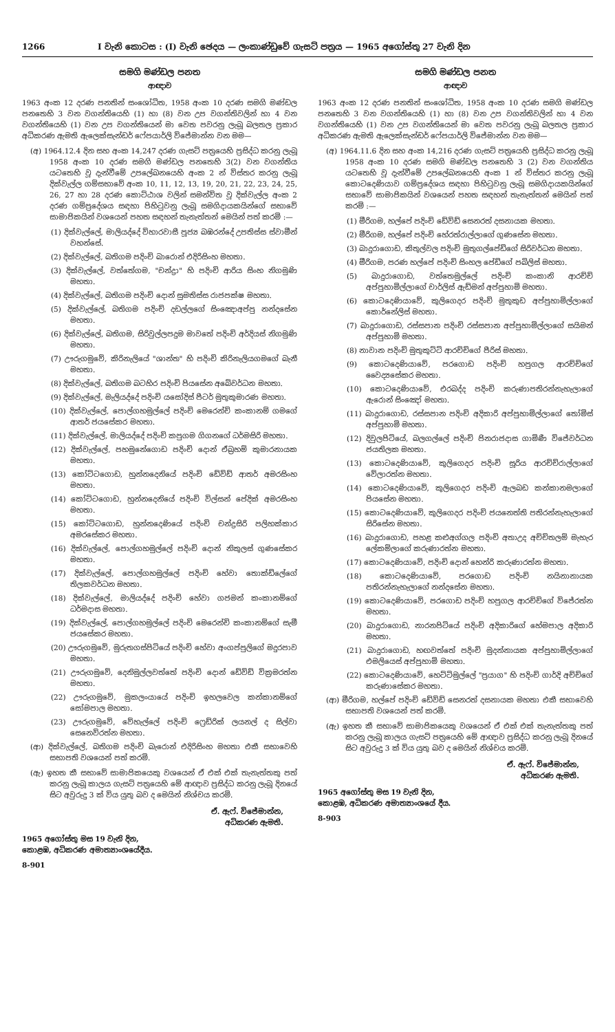1266 I වැනි කොටස : (I) වැනි ඡෙදය — ලංකාණ්ඩුවේ ගැසට් පත්‍රය — 1965 අගෝස්තු 27 වැනි දින
සමගි මණ්ඩල පනත
ආඥාව
1963 අංක 12 දරණ පනතින් සංශෝධිත, 1958 අංක 10 දරණ සමගි මණ්ඩල පනතෙහි 3 වන වගන්තියෙහි (1) හා (8) වන උප වගන්තිවලින් හා 4 වන වගන්තියෙහි (1) වන උප වගන්තියෙන් මා වෙත පවරනු ලැබූ බලතල ප්‍රකාර අධිකරණ ඇමති ඇලෙක්සැන්ඩර් ෆේපයාර්ලි විජේමාන්න වන මම—
(අ) 1964.12.4 දින සහ අංක 14,247 දරණ ගැසට් පත්‍රයෙහි ප්‍රසිද්ධ කරනු ලැබූ 1958 අංක 10 දරණ සමගි මණ්ඩල පනතෙහි 3(2) වන වගන්තිය යටතෙහි වූ දැන්වීමේ උපලේඛනයෙහි අංක 2 න් විස්තර කරනු ලැබූ දික්වැල්ල ගම්සභාවේ අංක 10, 11, 12, 13, 19, 20, 21, 22, 23, 24, 25, 26, 27 හා 28 දරණ කොට්ඨාශ වලින් සමන්විත වූ දික්වැල්ල අංක 2 දරණ ගම්ප්‍රදේශය සඳහා පිහිටුවනු ලැබූ සමගිදායකයින්ගේ සභාවේ සාමාජිකයින් වශයෙන් පහත සඳහන් තැනැත්තන් මෙයින් පත් කරමි :—
(1) දික්වැල්ලේ, මාලියද්දේ විහාරවාසී පූජ්‍ය බඹරන්දේ උපතිස්ස ස්වාමීන් වහන්සේ.
(2) දික්වැල්ලේ, බතිගම පදිංචි බාරොන් එදිරිසිංහ මහතා.
(3) දික්වැල්ලේ, වත්තේගම, "චන්ද්‍රා" හි පදිංචි ආරිය සිංහ නිගමුණි මහතා.
(4) දික්වැල්ලේ, බතිගම පදිංචි දොන් සුමතිස්ස රාජපක්ෂ මහතා.
(5) දික්වැල්ලේ, බතිගම පදිංචි දඩල්ලගේ සිංඤොඅප්පු නන්දසේන මහතා.
(6) දික්වැල්ලේ, බතිගම, සිරිවුල්ලපදුම මාවතේ පදිංචි අර්දියස් නිගමුණි මහතා.
(7) ඌරුගමුවේ, කිරිනැලියේ "ශාන්ත" හි පදිංචි කිරිනැලියගමගේ බැනී මහතා.
(8) දික්වැල්ලේ, බතිගම බටහිර පදිංචි පියසේන අබේවර්ධන මහතා.
(9) දික්වැල්ලේ, මැලියද්දේ පදිංචි යසෝදිස් පීටර් මුතුකුමාරණ මහතා.
(10) දික්වැල්ලේ, පොල්ගහමුල්ලේ පදිංචි මෙරෙන්චි කංකානම් ගමගේ ආතර් ජයසේකර මහතා.
(11) දික්වැල්ලේ, මාලියද්දේ පදිංචි කපුගම ගිගනගේ ධර්මසිරි මහතා.
(12) දික්වැල්ලේ, පහමුනේගොඩ පදිංචි දොන් ඒබ්‍රහම් කුමාරනායක මහතා.
(13) කෝට්ටගොඩ, හුන්නදෙනියේ පදිංචි ඩේවිඩ් ආතර් අමරසිංහ මහතා.
(14) කෝට්ටගොඩ, හුන්නදෙනියේ පදිංචි විල්සන් පේදික් අමරසිංහ මහතා.
(15) කෝට්ටගොඩ, හුන්නදෙණියේ පදිංචි චන්ද්‍රසිරි පලිහක්කාර අමරසේකර මහතා.
(16) දික්වැල්ලේ, පොල්ගහමුල්ලේ පදිංචි දොන් නිකුලස් ගුණසේකර මහතා.
(17) දික්වැල්ලේ, පොල්ගහමුල්ලේ පදිංචි හේවා තොක්ඩිලේගේ තිලකවර්ධන මහතා.
(18) දික්වැල්ලේ, මාලියද්දේ පදිංචි හේවා ගජමන් කංකානම්ගේ ධර්මදාස මහතා.
(19) දික්වැල්ලේ, පොල්ගහමුල්ලේ පදිංචි මෙරෙන්චි කංකානම්ගේ සැමී ජයසේකර මහතා.
(20) ඌරුගමුවේ, මුරුතගස්පිටියේ පදිංචි හේවා අංගප්පුලිගේ මදුරපාව මහතා.
(21) ඌරුගමුවේ, දෙනිමුල්ලවත්තේ පදිංචි දොන් ඩේවිඩ් වික්‍රමරත්න මහතා.
(22) ඌරුගමුවේ, මුකලංයායේ පදිංචි ඉහලවෙල කන්කානම්ගේ සෝමපාල මහතා.
(23) ඌරුගමුවේ, වේහැල්ලේ පදිංචි ෆ්‍රෙඩ්රික් ලයනල් ද සිල්වා සෙනෙවිරත්න මහතා.
(ආ) දික්වැල්ලේ, බතිගම පදිංචි බැරොන් එදිරිසිංහ මහතා එකී සභාවෙහි සභාපති වශයෙන් පත් කරමි.
(ඇ) ඉහත කී සභාවේ සාමාජිකයෙකු වශයෙන් ඒ එක් එක් තැනැත්තකු පත් කරනු ලැබූ කාලය ගැසට් පත්‍රයෙහි මේ ආඥාව ප්‍රසිද්ධ කරනු ලැබූ දිනයේ සිට අවුරුදු 3 ක් විය යුතු බව ද මෙයින් නිශ්චය කරමි.
ඒ. ඇෆ්. විජේමාන්න,
අධිකරණ ඇමති.
1965 අගෝස්තු මස 19 වැනි දින,
කොළඹ, අධිකරණ අමාත්‍යාංශයේදීය.
8-901
සමගි මණ්ඩල පනත
ආඥාව
1963 අංක 12 දරණ පනතින් සංශෝධිත, 1958 අංක 10 දරණ සමගි මණ්ඩල පනතෙහි 3 වන වගන්තියෙහි (1) හා (8) වන උප වගන්තිවලින් හා 4 වන වගන්තියෙහි (1) වන උප වගන්තියෙන් මා වෙත පවරනු ලැබූ බලතල ප්‍රකාර අධිකරණ ඇමති ඇලෙක්සැන්ඩර් ෆේපයාර්ලි විජේමාන්න වන මම—
(අ) 1964.11.6 දින සහ අංක 14,216 දරණ ගැසට් පත්‍රයෙහි ප්‍රසිද්ධ කරනු ලැබූ 1958 අංක 10 දරණ සමගි මණ්ඩල පනතෙහි 3 (2) වන වගන්තිය යටතෙහි වූ දැන්වීමේ උපලේඛනයෙහි අංක 1 න් විස්තර කරනු ලැබූ කොටදෙණියාව ගම්ප්‍රදේශය සඳහා පිහිටුවනු ලැබූ සමගිදායකයින්ගේ සභාවේ සාමාජිකයින් වශයෙන් පහත සඳහන් තැනැත්තන් මෙයින් පත් කරමි :—
(1) මීරිගම, හල්පේ පදිංචි ඩේවිඩ් සෙනරත් දසනායක මහතා.
(2) මීරිගම, හල්පේ පදිංචි හේරත්රාල්ලාගේ ගුණසේන මහතා.
(3) බාදුරාගොඩ, කිතුල්වල පදිංචි මුතුගල්පේඩිගේ සිරිවර්ධන මහතා.
(4) මීරිගම, පරණ හල්පේ පදිංචි සිංහල පේඩිගේ පබිලිස් මහතා.
(5) බාදුරාගොඩ, වත්තෙමුල්ලේ පදිංචි කංකානි ආරච්චි අප්පුහාමිල්ලාගේ චාර්ලිස් ඇඩ්මන් අප්පුහාමි මහතා.
(6) කොටදෙණියාවේ, කුලිගෙදර පදිංචි මුතුකුඩ අප්පුහාමිල්ලාගේ කොර්නේලිස් මහතා.
(7) බාදුරාගොඩ, රස්සපාන පදිංචි රස්සපාන අප්පුහාමිල්ලාගේ සයිමන් අප්පුහාමි මහතා.
(8) නාවාන පදිංචි මුතුකුට්ටි ආරච්චිගේ පීරිස් මහතා.
(9) කොටදෙණියාවේ, පරගොඩ පදිංචි හපුගල ආරච්චිගේ වෛද්‍යසේකර මහතා.
(10) කොටදෙණියාවේ, එරබද්ද පදිංචි කරුණාපතිරන්නැහැලාගේ ඇරොන් සිංඤෝ මහතා.
(11) බාදුරාගොඩ, රස්සපාන පදිංචි අදිකාරි අප්පුහාමිල්ලාගේ තෝමිස් අප්පුහාමි මහතා.
(12) දිවුලපිටියේ, බලගල්ලේ පදිංචි ජිනරාජදාස ගාමිණී විජේවර්ධන ජයතිලක මහතා.
(13) කොටදෙණියාවේ, කුලිගෙදර පදිංචි සූරිය ආරච්චිරාල්ලාගේ වේලාරත්න මහතා.
(14) කොටදෙණියාවේ, කුලිගෙදර පදිංචි ඇලබඩ කන්කානමලාගේ පියසේන මහතා.
(15) කොටදෙණියාවේ, කුලිගෙදර පදිංචි ජයනෙත්ති පතිරන්නැහැලාගේ සිරිසේන මහතා.
(16) බාදුරාගොඩ, පහළ කළුඅග්ගල පදිංචි අතාඋද අච්චිතලම් මැහැර ලේකම්ලාගේ කරුණාරත්න මහතා.
(17) කොටදෙණියාවේ, පදිංචි දොන් හෙන්රි කරුණාරත්න මහතා.
(18) කොටදෙණියාවේ, පරගොඩ පදිංචි නයිනානායක පතිරන්නැහැලාගේ නන්දසේන මහතා.
(19) කොටදෙණියාවේ, පරගොඩ පදිංචි හපුගල ආරච්චිගේ විජේරත්න මහතා.
(20) බාදුරාගොඩ, නාරනපිටියේ පදිංචි අදිකාරිගේ හේමපාල අදිකාරි මහතා.
(21) බාදුරාගොඩ, හඟවත්තේ පදිංචි මුදන්නායක අප්පුහාමිල්ලාගේ එමලියෙස් අප්පුහාමි මහතා.
(22) කොටදෙණියාවේ, හෙට්ටිමුල්ලේ "ප්‍රයාග" හි පදිංචි ගාර්දි අච්චිගේ කරුණාසේකර මහතා.
(ආ) මීරිගම, හල්පේ පදිංචි ඩේවිඩ් සෙනරත් දසනායක මහතා එකී සභාවෙහි සභාපති වශයෙන් පත් කරමි.
(ඇ) ඉහත කී සභාවේ සාමාජිකයෙකු වශයෙන් ඒ එක් එක් තැනැත්තකු පත් කරනු ලැබූ කාලය ගැසට් පත්‍රයෙහි මේ ආඥාව ප්‍රසිද්ධ කරනු ලැබූ දිනයේ සිට අවුරුදු 3 ක් විය යුතු බව ද මෙයින් නිශ්චය කරමි.
ඒ. ඇෆ්. විජේමාන්න,
අධිකරණ ඇමති.
1965 අගෝස්තු මස 19 වැනි දින,
කොළඹ, අධිකරණ අමාත්‍යාංශයේ දීය.
8-903